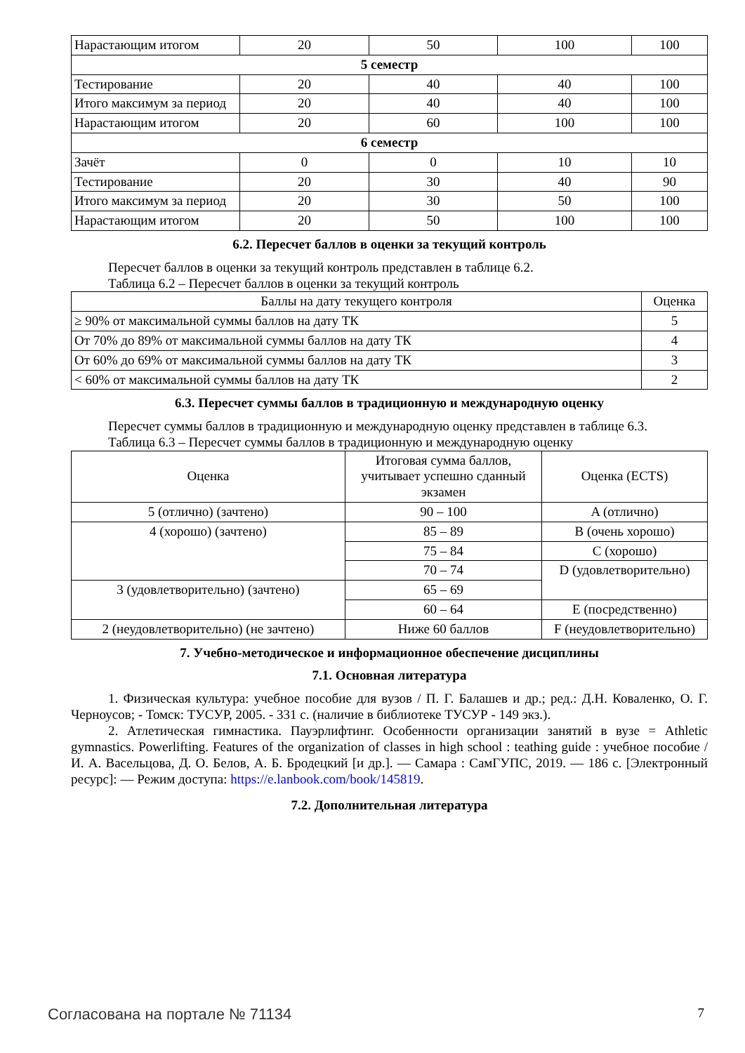| Нарастающим итогом | 20 | 50 | 100 | 100 |
| 5 семестр | | | | |
| Тестирование | 20 | 40 | 40 | 100 |
| Итого максимум за период | 20 | 40 | 40 | 100 |
| Нарастающим итогом | 20 | 60 | 100 | 100 |
| 6 семестр | | | | |
| Зачёт | 0 | 0 | 10 | 10 |
| Тестирование | 20 | 30 | 40 | 90 |
| Итого максимум за период | 20 | 30 | 50 | 100 |
| Нарастающим итогом | 20 | 50 | 100 | 100 |
6.2. Пересчет баллов в оценки за текущий контроль
Пересчет баллов в оценки за текущий контроль представлен в таблице 6.2.
Таблица 6.2 – Пересчет баллов в оценки за текущий контроль
| Баллы на дату текущего контроля | Оценка |
| --- | --- |
| ≥ 90% от максимальной суммы баллов на дату ТК | 5 |
| От 70% до 89% от максимальной суммы баллов на дату ТК | 4 |
| От 60% до 69% от максимальной суммы баллов на дату ТК | 3 |
| < 60% от максимальной суммы баллов на дату ТК | 2 |
6.3. Пересчет суммы баллов в традиционную и международную оценку
Пересчет суммы баллов в традиционную и международную оценку представлен в таблице 6.3.
Таблица 6.3 – Пересчет суммы баллов в традиционную и международную оценку
| Оценка | Итоговая сумма баллов, учитывает успешно сданный экзамен | Оценка (ECTS) |
| --- | --- | --- |
| 5 (отлично) (зачтено) | 90 – 100 | A (отлично) |
| 4 (хорошо) (зачтено) | 85 – 89 | B (очень хорошо) |
| | 75 – 84 | C (хорошо) |
| | 70 – 74 | D (удовлетворительно) |
| 3 (удовлетворительно) (зачтено) | 65 – 69 | |
| | 60 – 64 | E (посредственно) |
| 2 (неудовлетворительно) (не зачтено) | Ниже 60 баллов | F (неудовлетворительно) |
7. Учебно-методическое и информационное обеспечение дисциплины
7.1. Основная литература
1. Физическая культура: учебное пособие для вузов / П. Г. Балашев и др.; ред.: Д.Н. Коваленко, О. Г. Черноусов; - Томск: ТУСУР, 2005. - 331 с. (наличие в библиотеке ТУСУР - 149 экз.).
2. Атлетическая гимнастика. Пауэрлифтинг. Особенности организации занятий в вузе = Athletic gymnastics. Powerlifting. Features of the organization of classes in high school : teathing guide : учебное пособие / И. А. Васельцова, Д. О. Белов, А. Б. Бродецкий [и др.]. — Самара : СамГУПС, 2019. — 186 с. [Электронный ресурс]: — Режим доступа: https://e.lanbook.com/book/145819.
7.2. Дополнительная литература
Согласована на портале № 71134 7